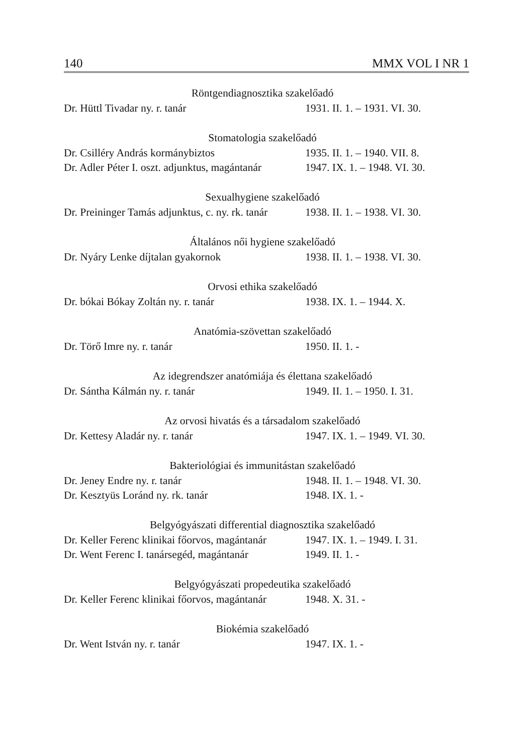140 MMX VOL I NR 1
| Röntgendiagnosztika szakelőadó | |
| --- | --- |
| Dr. Hüttl Tivadar ny. r. tanár | 1931. II. 1. – 1931. VI. 30. |
| Stomatologia szakelőadó | |
| Dr. Csilléry András kormánybiztos | 1935. II. 1. – 1940. VII. 8. |
| Dr. Adler Péter I. oszt. adjunktus, magántanár | 1947. IX. 1. – 1948. VI. 30. |
| Sexualhygiene szakelőadó | |
| Dr. Preininger Tamás adjunktus, c. ny. rk. tanár | 1938. II. 1. – 1938. VI. 30. |
| Általános női hygiene szakelőadó | |
| Dr. Nyáry Lenke díjtalan gyakornok | 1938. II. 1. – 1938. VI. 30. |
| Orvosi ethika szakelőadó | |
| Dr. bókai Bókay Zoltán ny. r. tanár | 1938. IX. 1. – 1944. X. |
| Anatómia-szövettan szakelőadó | |
| Dr. Törő Imre ny. r. tanár | 1950. II. 1. - |
| Az idegrendszer anatómiája és élettana szakelőadó | |
| Dr. Sántha Kálmán ny. r. tanár | 1949. II. 1. – 1950. I. 31. |
| Az orvosi hivatás és a társadalom szakelőadó | |
| Dr. Kettesy Aladár ny. r. tanár | 1947. IX. 1. – 1949. VI. 30. |
| Bakteriológiai és immunitástan szakelőadó | |
| Dr. Jeney Endre ny. r. tanár | 1948. II. 1. – 1948. VI. 30. |
| Dr. Kesztyüs Loránd ny. rk. tanár | 1948. IX. 1. - |
| Belgyógyászati differential diagnosztika szakelőadó | |
| Dr. Keller Ferenc klinikai főorvos, magántanár | 1947. IX. 1. – 1949. I. 31. |
| Dr. Went Ferenc I. tanársegéd, magántanár | 1949. II. 1. - |
| Belgyógyászati propedeutika szakelőadó | |
| Dr. Keller Ferenc klinikai főorvos, magántanár | 1948. X. 31. - |
| Biokémia szakelőadó | |
| Dr. Went István ny. r. tanár | 1947. IX. 1. - |